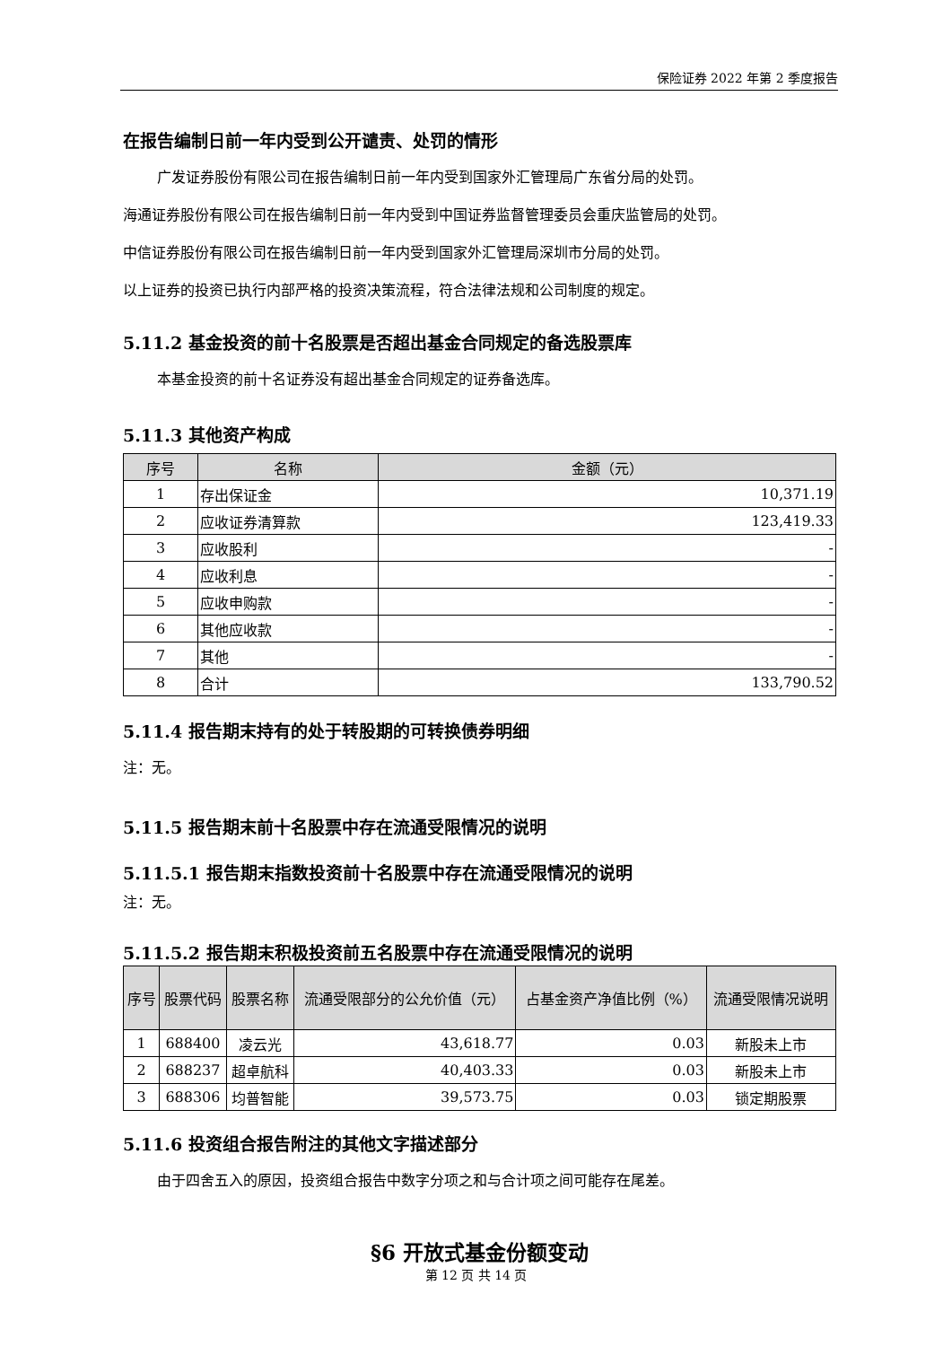保险证券 2022 年第 2 季度报告
在报告编制日前一年内受到公开谴责、处罚的情形
广发证券股份有限公司在报告编制日前一年内受到国家外汇管理局广东省分局的处罚。
海通证券股份有限公司在报告编制日前一年内受到中国证券监督管理委员会重庆监管局的处罚。
中信证券股份有限公司在报告编制日前一年内受到国家外汇管理局深圳市分局的处罚。
以上证券的投资已执行内部严格的投资决策流程，符合法律法规和公司制度的规定。
5.11.2 基金投资的前十名股票是否超出基金合同规定的备选股票库
本基金投资的前十名证券没有超出基金合同规定的证券备选库。
5.11.3 其他资产构成
| 序号 | 名称 | 金额（元） |
| --- | --- | --- |
| 1 | 存出保证金 | 10,371.19 |
| 2 | 应收证券清算款 | 123,419.33 |
| 3 | 应收股利 | - |
| 4 | 应收利息 | - |
| 5 | 应收申购款 | - |
| 6 | 其他应收款 | - |
| 7 | 其他 | - |
| 8 | 合计 | 133,790.52 |
5.11.4 报告期末持有的处于转股期的可转换债券明细
注：无。
5.11.5 报告期末前十名股票中存在流通受限情况的说明
5.11.5.1 报告期末指数投资前十名股票中存在流通受限情况的说明
注：无。
5.11.5.2 报告期末积极投资前五名股票中存在流通受限情况的说明
| 序号 | 股票代码 | 股票名称 | 流通受限部分的公允价值（元） | 占基金资产净值比例（%） | 流通受限情况说明 |
| --- | --- | --- | --- | --- | --- |
| 1 | 688400 | 凌云光 | 43,618.77 | 0.03 | 新股未上市 |
| 2 | 688237 | 超卓航科 | 40,403.33 | 0.03 | 新股未上市 |
| 3 | 688306 | 均普智能 | 39,573.75 | 0.03 | 锁定期股票 |
5.11.6 投资组合报告附注的其他文字描述部分
由于四舍五入的原因，投资组合报告中数字分项之和与合计项之间可能存在尾差。
§6 开放式基金份额变动
第 12 页 共 14 页